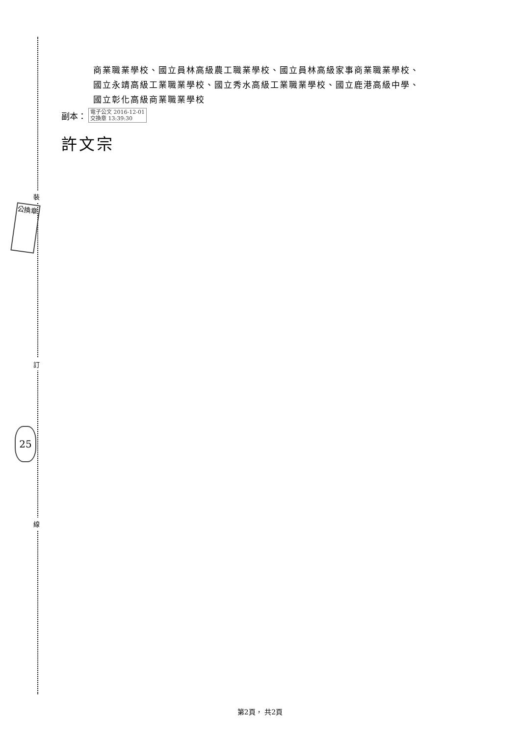裝
訂
線
公換章
25
商業職業學校、國立員林高級農工職業學校、國立員林高級家事商業職業學校、
國立永靖高級工業職業學校、國立秀水高級工業職業學校、國立鹿港高級中學、
國立彰化高級商業職業學校
副本： 電子公文 2016-12-01
交換章 13:39:30
許文宗
第2頁， 共2頁